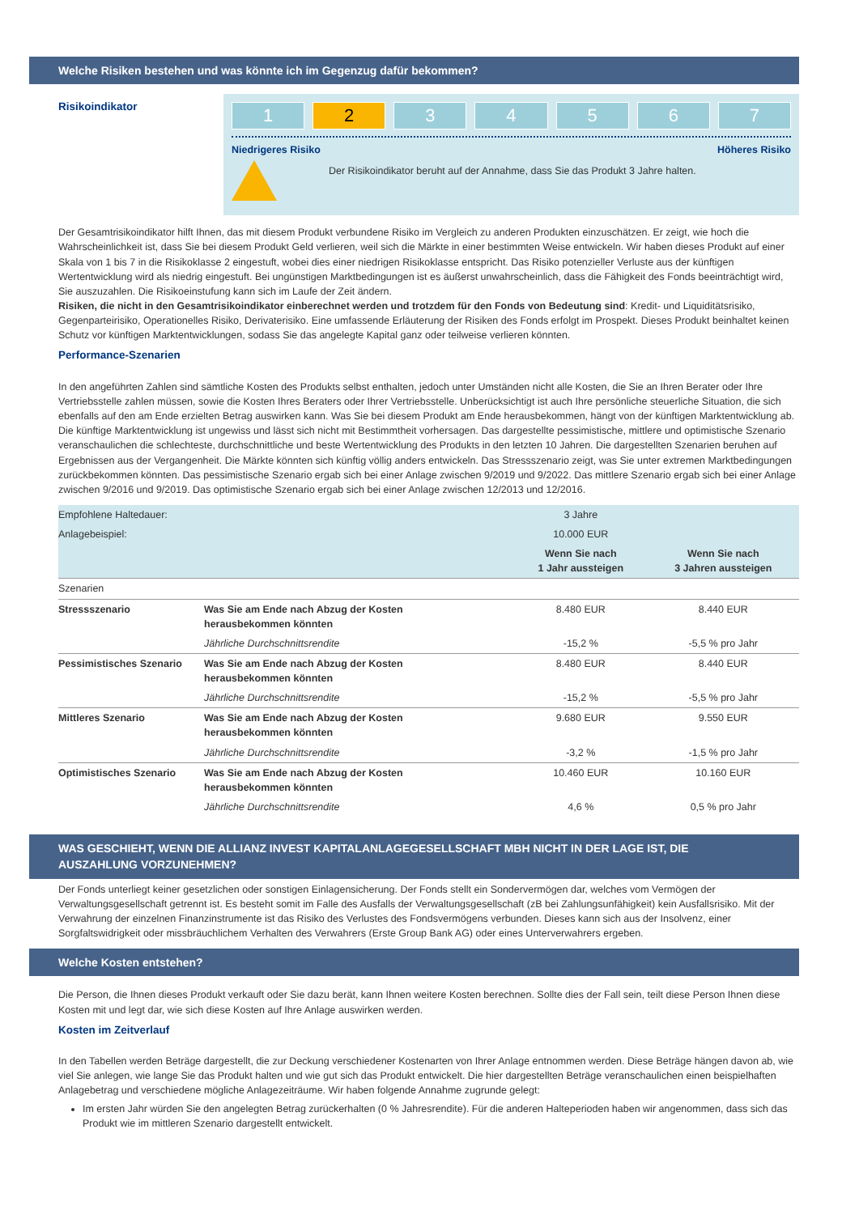Welche Risiken bestehen und was könnte ich im Gegenzug dafür bekommen?
Risikoindikator
1 2 3 4 5 6 7
Niedrigeres Risiko Höheres Risiko
Der Risikoindikator beruht auf der Annahme, dass Sie das Produkt 3 Jahre halten.
Der Gesamtrisikoindikator hilft Ihnen, das mit diesem Produkt verbundene Risiko im Vergleich zu anderen Produkten einzuschätzen. Er zeigt, wie hoch die Wahrscheinlichkeit ist, dass Sie bei diesem Produkt Geld verlieren, weil sich die Märkte in einer bestimmten Weise entwickeln. Wir haben dieses Produkt auf einer Skala von 1 bis 7 in die Risikoklasse 2 eingestuft, wobei dies einer niedrigen Risikoklasse entspricht. Das Risiko potenzieller Verluste aus der künftigen Wertentwicklung wird als niedrig eingestuft. Bei ungünstigen Marktbedingungen ist es äußerst unwahrscheinlich, dass die Fähigkeit des Fonds beeinträchtigt wird, Sie auszuzahlen. Die Risikoeinstufung kann sich im Laufe der Zeit ändern.
Risiken, die nicht in den Gesamtrisikoindikator einberechnet werden und trotzdem für den Fonds von Bedeutung sind: Kredit- und Liquiditätsrisiko, Gegenparteirisiko, Operationelles Risiko, Derivaterisiko. Eine umfassende Erläuterung der Risiken des Fonds erfolgt im Prospekt. Dieses Produkt beinhaltet keinen Schutz vor künftigen Marktentwicklungen, sodass Sie das angelegte Kapital ganz oder teilweise verlieren könnten.
Performance-Szenarien
In den angeführten Zahlen sind sämtliche Kosten des Produkts selbst enthalten, jedoch unter Umständen nicht alle Kosten, die Sie an Ihren Berater oder Ihre Vertriebsstelle zahlen müssen, sowie die Kosten Ihres Beraters oder Ihrer Vertriebsstelle. Unberücksichtigt ist auch Ihre persönliche steuerliche Situation, die sich ebenfalls auf den am Ende erzielten Betrag auswirken kann. Was Sie bei diesem Produkt am Ende herausbekommen, hängt von der künftigen Marktentwicklung ab. Die künftige Marktentwicklung ist ungewiss und lässt sich nicht mit Bestimmtheit vorhersagen. Das dargestellte pessimistische, mittlere und optimistische Szenario veranschaulichen die schlechteste, durchschnittliche und beste Wertentwicklung des Produkts in den letzten 10 Jahren. Die dargestellten Szenarien beruhen auf Ergebnissen aus der Vergangenheit. Die Märkte könnten sich künftig völlig anders entwickeln. Das Stressszenario zeigt, was Sie unter extremen Marktbedingungen zurückbekommen könnten. Das pessimistische Szenario ergab sich bei einer Anlage zwischen 9/2019 und 9/2022. Das mittlere Szenario ergab sich bei einer Anlage zwischen 9/2016 und 9/2019. Das optimistische Szenario ergab sich bei einer Anlage zwischen 12/2013 und 12/2016.
| Empfohlene Haltedauer: | | 3 Jahre | |
| Anlagebeispiel: | | 10.000 EUR | |
| | | Wenn Sie nach 1 Jahr aussteigen | Wenn Sie nach 3 Jahren aussteigen |
| Szenarien | | | |
| Stressszenario | Was Sie am Ende nach Abzug der Kosten herausbekommen könnten | 8.480 EUR | 8.440 EUR |
| | Jährliche Durchschnittsrendite | -15,2 % | -5,5 % pro Jahr |
| Pessimistisches Szenario | Was Sie am Ende nach Abzug der Kosten herausbekommen könnten | 8.480 EUR | 8.440 EUR |
| | Jährliche Durchschnittsrendite | -15,2 % | -5,5 % pro Jahr |
| Mittleres Szenario | Was Sie am Ende nach Abzug der Kosten herausbekommen könnten | 9.680 EUR | 9.550 EUR |
| | Jährliche Durchschnittsrendite | -3,2 % | -1,5 % pro Jahr |
| Optimistisches Szenario | Was Sie am Ende nach Abzug der Kosten herausbekommen könnten | 10.460 EUR | 10.160 EUR |
| | Jährliche Durchschnittsrendite | 4,6 % | 0,5 % pro Jahr |
WAS GESCHIEHT, WENN DIE ALLIANZ INVEST KAPITALANLAGEGESELLSCHAFT MBH NICHT IN DER LAGE IST, DIE AUSZAHLUNG VORZUNEHMEN?
Der Fonds unterliegt keiner gesetzlichen oder sonstigen Einlagensicherung. Der Fonds stellt ein Sondervermögen dar, welches vom Vermögen der Verwaltungsgesellschaft getrennt ist. Es besteht somit im Falle des Ausfalls der Verwaltungsgesellschaft (zB bei Zahlungsunfähigkeit) kein Ausfallsrisiko. Mit der Verwahrung der einzelnen Finanzinstrumente ist das Risiko des Verlustes des Fondsvermögens verbunden. Dieses kann sich aus der Insolvenz, einer Sorgfaltswidrigkeit oder missbräuchlichem Verhalten des Verwahrers (Erste Group Bank AG) oder eines Unterverwahrers ergeben.
Welche Kosten entstehen?
Die Person, die Ihnen dieses Produkt verkauft oder Sie dazu berät, kann Ihnen weitere Kosten berechnen. Sollte dies der Fall sein, teilt diese Person Ihnen diese Kosten mit und legt dar, wie sich diese Kosten auf Ihre Anlage auswirken werden.
Kosten im Zeitverlauf
In den Tabellen werden Beträge dargestellt, die zur Deckung verschiedener Kostenarten von Ihrer Anlage entnommen werden. Diese Beträge hängen davon ab, wie viel Sie anlegen, wie lange Sie das Produkt halten und wie gut sich das Produkt entwickelt. Die hier dargestellten Beträge veranschaulichen einen beispielhaften Anlagebetrag und verschiedene mögliche Anlagezeiträume. Wir haben folgende Annahme zugrunde gelegt:
Im ersten Jahr würden Sie den angelegten Betrag zurückerhalten (0 % Jahresrendite). Für die anderen Halteperioden haben wir angenommen, dass sich das Produkt wie im mittleren Szenario dargestellt entwickelt.